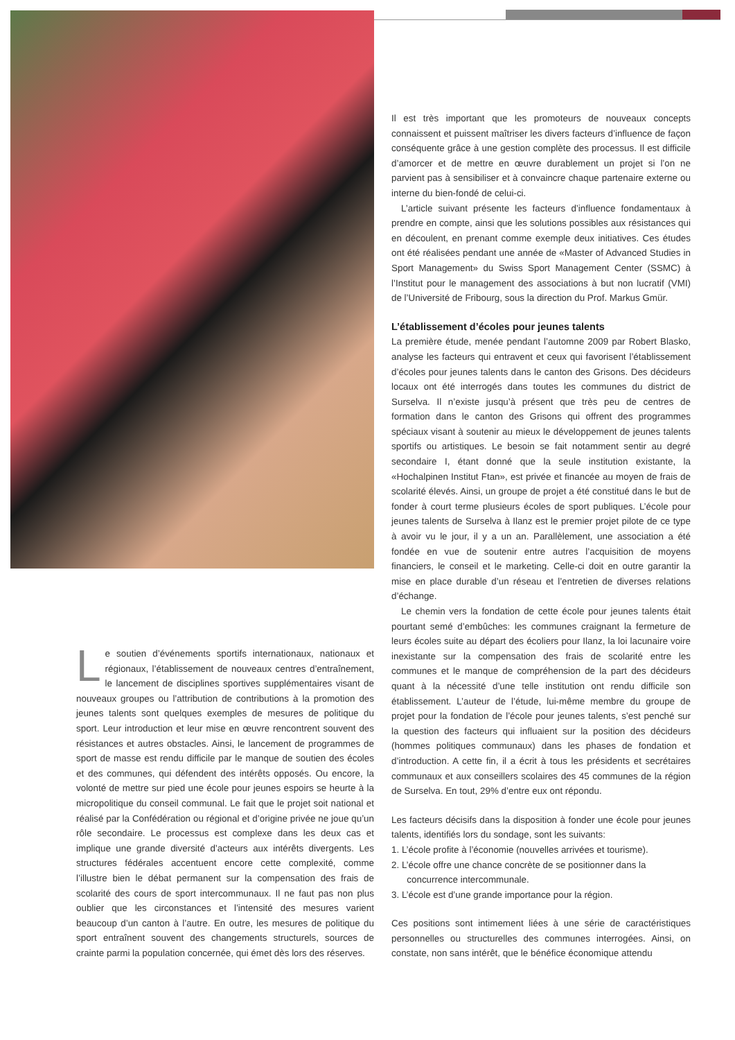Le soutien d’événements sportifs internationaux, nationaux et régionaux, l’établissement de nouveaux centres d’entraînement, le lancement de disciplines sportives supplémentaires visant de nouveaux groupes ou l’attribution de contributions à la promotion des jeunes talents sont quelques exemples de mesures de politique du sport. Leur introduction et leur mise en œuvre rencontrent souvent des résistances et autres obstacles. Ainsi, le lancement de programmes de sport de masse est rendu difficile par le manque de soutien des écoles et des communes, qui défendent des intérêts opposés. Ou encore, la volonté de mettre sur pied une école pour jeunes espoirs se heurte à la micropolitique du conseil communal. Le fait que le projet soit national et réalisé par la Confédération ou régional et d’origine privée ne joue qu’un rôle secondaire. Le processus est complexe dans les deux cas et implique une grande diversité d’acteurs aux intérêts divergents. Les structures fédérales accentuent encore cette complexité, comme l’illustre bien le débat permanent sur la compensation des frais de scolarité des cours de sport intercommunaux. Il ne faut pas non plus oublier que les circonstances et l’intensité des mesures varient beaucoup d’un canton à l’autre. En outre, les mesures de politique du sport entraînent souvent des changements structurels, sources de crainte parmi la population concernée, qui émet dès lors des réserves.
Il est très important que les promoteurs de nouveaux concepts connaissent et puissent maîtriser les divers facteurs d’influence de façon conséquente grâce à une gestion complète des processus. Il est difficile d’amorcer et de mettre en œuvre durablement un projet si l’on ne parvient pas à sensibiliser et à convaincre chaque partenaire externe ou interne du bien-fondé de celui-ci.
L’article suivant présente les facteurs d’influence fondamentaux à prendre en compte, ainsi que les solutions possibles aux résistances qui en découlent, en prenant comme exemple deux initiatives. Ces études ont été réalisées pendant une année de «Master of Advanced Studies in Sport Management» du Swiss Sport Management Center (SSMC) à l’Institut pour le management des associations à but non lucratif (VMI) de l’Université de Fribourg, sous la direction du Prof. Markus Gmür.
L’établissement d’écoles pour jeunes talents
La première étude, menée pendant l’automne 2009 par Robert Blasko, analyse les facteurs qui entravent et ceux qui favorisent l’établissement d’écoles pour jeunes talents dans le canton des Grisons. Des décideurs locaux ont été interrogés dans toutes les communes du district de Surselva. Il n’existe jusqu’à présent que très peu de centres de formation dans le canton des Grisons qui offrent des programmes spéciaux visant à soutenir au mieux le développement de jeunes talents sportifs ou artistiques. Le besoin se fait notamment sentir au degré secondaire I, étant donné que la seule institution existante, la «Hochalpinen Institut Ftan», est privée et financée au moyen de frais de scolarité élevés. Ainsi, un groupe de projet a été constitué dans le but de fonder à court terme plusieurs écoles de sport publiques. L’école pour jeunes talents de Surselva à Ilanz est le premier projet pilote de ce type à avoir vu le jour, il y a un an. Parallèlement, une association a été fondée en vue de soutenir entre autres l’acquisition de moyens financiers, le conseil et le marketing. Celle-ci doit en outre garantir la mise en place durable d’un réseau et l’entretien de diverses relations d’échange.
Le chemin vers la fondation de cette école pour jeunes talents était pourtant semé d’embûches: les communes craignant la fermeture de leurs écoles suite au départ des écoliers pour Ilanz, la loi lacunaire voire inexistante sur la compensation des frais de scolarité entre les communes et le manque de compréhension de la part des décideurs quant à la nécessité d’une telle institution ont rendu difficile son établissement. L’auteur de l’étude, lui-même membre du groupe de projet pour la fondation de l’école pour jeunes talents, s’est penché sur la question des facteurs qui influaient sur la position des décideurs (hommes politiques communaux) dans les phases de fondation et d’introduction. A cette fin, il a écrit à tous les présidents et secrétaires communaux et aux conseillers scolaires des 45 communes de la région de Surselva. En tout, 29% d’entre eux ont répondu.
Les facteurs décisifs dans la disposition à fonder une école pour jeunes talents, identifiés lors du sondage, sont les suivants:
1. L’école profite à l’économie (nouvelles arrivées et tourisme).
2. L’école offre une chance concrète de se positionner dans la
concurrence intercommunale.
3. L’école est d’une grande importance pour la région.
Ces positions sont intimement liées à une série de caractéristiques personnelles ou structurelles des communes interrogées. Ainsi, on constate, non sans intérêt, que le bénéfice économique attendu